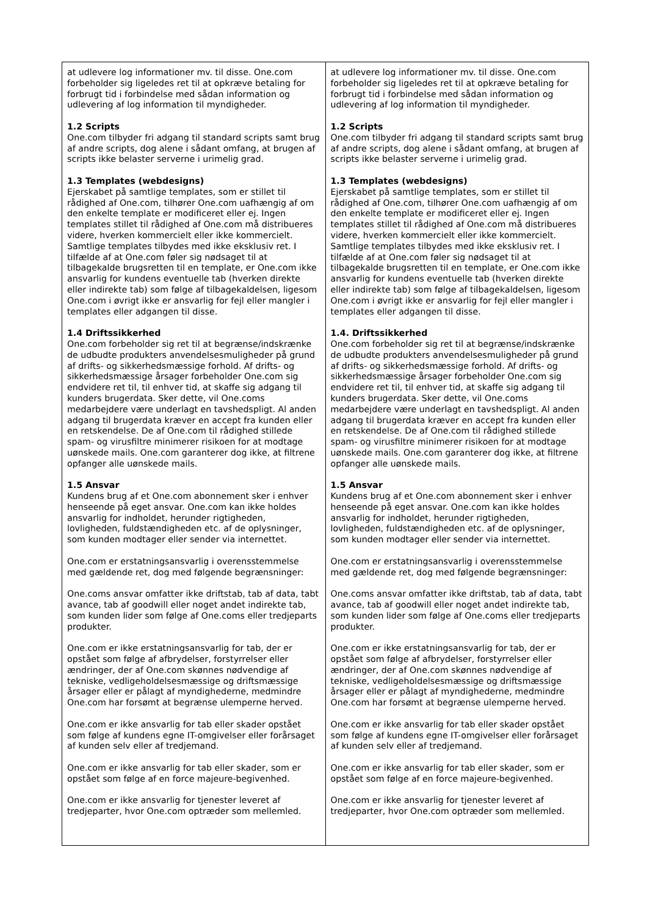| at udlevere log informationer mv. til disse. One.com forbeholder sig ligeledes ret til at opkræve betaling for forbrugt tid i forbindelse med sådan information og udlevering af log information til myndigheder. 1.2 Scripts One.com tilbyder fri adgang til standard scripts samt brug af andre scripts, dog alene i sådant omfang, at brugen af scripts ikke belaster serverne i urimelig grad. 1.3 Templates (webdesigns) Ejerskabet på samtlige templates, som er stillet til rådighed af One.com, tilhører One.com uafhængig af om den enkelte template er modificeret eller ej. Ingen templates stillet til rådighed af One.com må distribueres videre, hverken kommercielt eller ikke kommercielt. Samtlige templates tilbydes med ikke eksklusiv ret. I tilfælde af at One.com føler sig nødsaget til at tilbagekalde brugsretten til en template, er One.com ikke ansvarlig for kundens eventuelle tab (hverken direkte eller indirekte tab) som følge af tilbagekaldelsen, ligesom One.com i øvrigt ikke er ansvarlig for fejl eller mangler i templates eller adgangen til disse. 1.4 Driftssikkerhed One.com forbeholder sig ret til at begrænse/indskrænke de udbudte produkters anvendelsesmuligheder på grund af drifts- og sikkerhedsmæssige forhold. Af drifts- og sikkerhedsmæssige årsager forbeholder One.com sig endvidere ret til, til enhver tid, at skaffe sig adgang til kunders brugerdata. Sker dette, vil One.coms medarbejdere være underlagt en tavshedspligt. Al anden adgang til brugerdata kræver en accept fra kunden eller en retskendelse. De af One.com til rådighed stillede spam- og virusfiltre minimerer risikoen for at modtage uønskede mails. One.com garanterer dog ikke, at filtrene opfanger alle uønskede mails. 1.5 Ansvar Kundens brug af et One.com abonnement sker i enhver henseende på eget ansvar. One.com kan ikke holdes ansvarlig for indholdet, herunder rigtigheden, lovligheden, fuldstændigheden etc. af de oplysninger, som kunden modtager eller sender via internettet. One.com er erstatningsansvarlig i overensstemmelse med gældende ret, dog med følgende begrænsninger: One.coms ansvar omfatter ikke driftstab, tab af data, tabt avance, tab af goodwill eller noget andet indirekte tab, som kunden lider som følge af One.coms eller tredjeparts produkter. One.com er ikke erstatningsansvarlig for tab, der er opstået som følge af afbrydelser, forstyrrelser eller ændringer, der af One.com skønnes nødvendige af tekniske, vedligeholdelsesmæssige og driftsmæssige årsager eller er pålagt af myndighederne, medmindre One.com har forsømt at begrænse ulemperne herved. One.com er ikke ansvarlig for tab eller skader opstået som følge af kundens egne IT-omgivelser eller forårsaget af kunden selv eller af tredjemand. One.com er ikke ansvarlig for tab eller skader, som er opstået som følge af en force majeure-begivenhed. One.com er ikke ansvarlig for tjenester leveret af tredjeparter, hvor One.com optræder som mellemled. | at udlevere log informationer mv. til disse. One.com forbeholder sig ligeledes ret til at opkræve betaling for forbrugt tid i forbindelse med sådan information og udlevering af log information til myndigheder. 1.2 Scripts One.com tilbyder fri adgang til standard scripts samt brug af andre scripts, dog alene i sådant omfang, at brugen af scripts ikke belaster serverne i urimelig grad. 1.3 Templates (webdesigns) Ejerskabet på samtlige templates, som er stillet til rådighed af One.com, tilhører One.com uafhængig af om den enkelte template er modificeret eller ej. Ingen templates stillet til rådighed af One.com må distribueres videre, hverken kommercielt eller ikke kommercielt. Samtlige templates tilbydes med ikke eksklusiv ret. I tilfælde af at One.com føler sig nødsaget til at tilbagekalde brugsretten til en template, er One.com ikke ansvarlig for kundens eventuelle tab (hverken direkte eller indirekte tab) som følge af tilbagekaldelsen, ligesom One.com i øvrigt ikke er ansvarlig for fejl eller mangler i templates eller adgangen til disse. 1.4. Driftssikkerhed One.com forbeholder sig ret til at begrænse/indskrænke de udbudte produkters anvendelsesmuligheder på grund af drifts- og sikkerhedsmæssige forhold. Af drifts- og sikkerhedsmæssige årsager forbeholder One.com sig endvidere ret til, til enhver tid, at skaffe sig adgang til kunders brugerdata. Sker dette, vil One.coms medarbejdere være underlagt en tavshedspligt. Al anden adgang til brugerdata kræver en accept fra kunden eller en retskendelse. De af One.com til rådighed stillede spam- og virusfiltre minimerer risikoen for at modtage uønskede mails. One.com garanterer dog ikke, at filtrene opfanger alle uønskede mails. 1.5 Ansvar Kundens brug af et One.com abonnement sker i enhver henseende på eget ansvar. One.com kan ikke holdes ansvarlig for indholdet, herunder rigtigheden, lovligheden, fuldstændigheden etc. af de oplysninger, som kunden modtager eller sender via internettet. One.com er erstatningsansvarlig i overensstemmelse med gældende ret, dog med følgende begrænsninger: One.coms ansvar omfatter ikke driftstab, tab af data, tabt avance, tab af goodwill eller noget andet indirekte tab, som kunden lider som følge af One.coms eller tredjeparts produkter. One.com er ikke erstatningsansvarlig for tab, der er opstået som følge af afbrydelser, forstyrrelser eller ændringer, der af One.com skønnes nødvendige af tekniske, vedligeholdelsesmæssige og driftsmæssige årsager eller er pålagt af myndighederne, medmindre One.com har forsømt at begrænse ulemperne herved. One.com er ikke ansvarlig for tab eller skader opstået som følge af kundens egne IT-omgivelser eller forårsaget af kunden selv eller af tredjemand. One.com er ikke ansvarlig for tab eller skader, som er opstået som følge af en force majeure-begivenhed. One.com er ikke ansvarlig for tjenester leveret af tredjeparter, hvor One.com optræder som mellemled. |